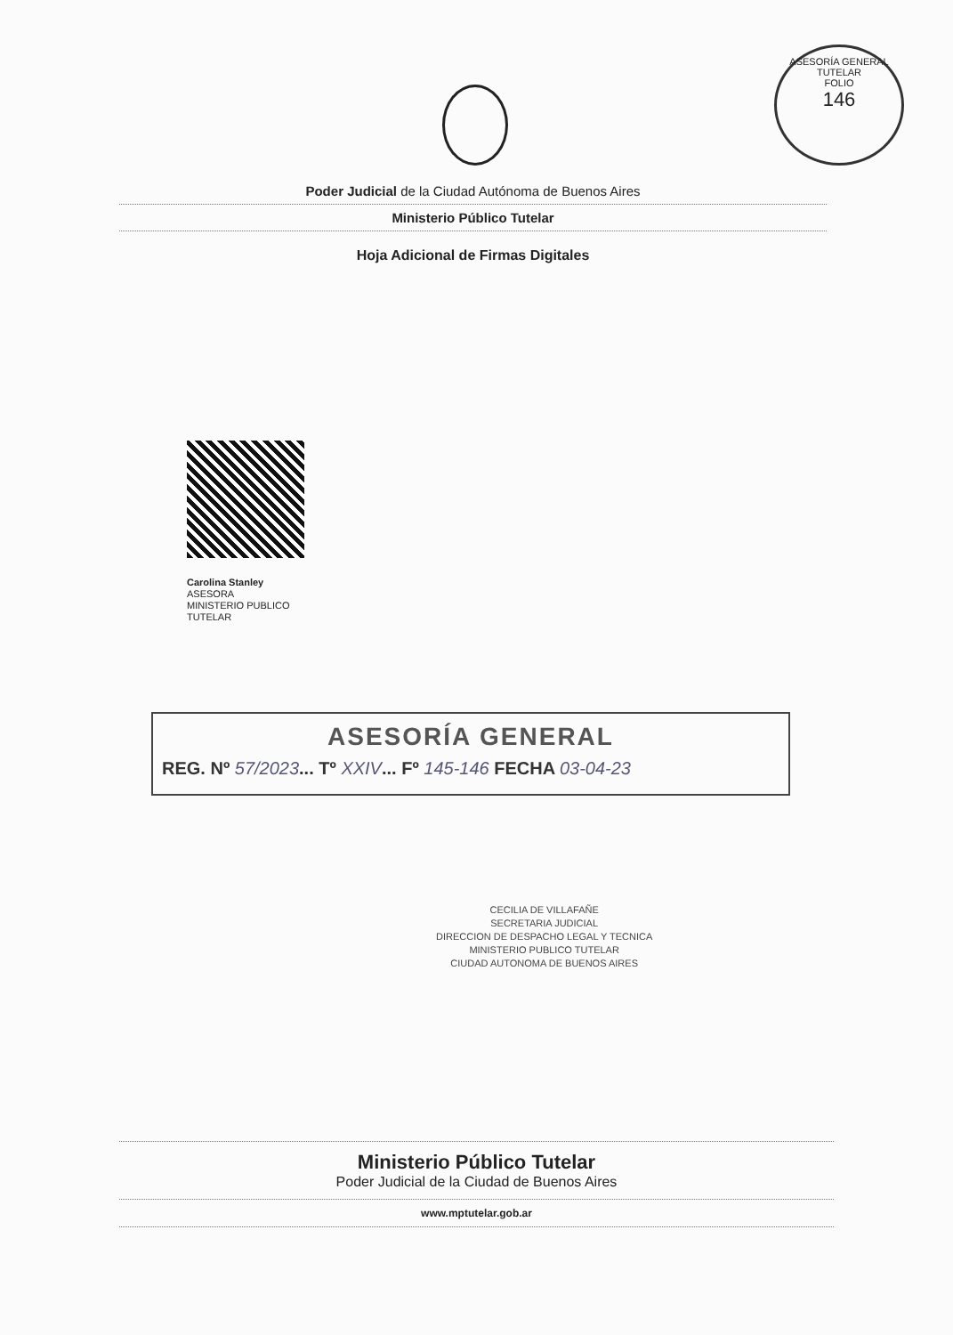ASESORÍA GENERAL TUTELAR
FOLIO
146
Poder Judicial de la Ciudad Autónoma de Buenos Aires
Ministerio Público Tutelar
Hoja Adicional de Firmas Digitales
Carolina Stanley
ASESORA
MINISTERIO PUBLICO
TUTELAR
ASESORÍA GENERAL
REG. Nº 57/2023... Tº XXIV... Fº 145-146 FECHA 03-04-23
CECILIA DE VILLAFAÑE
SECRETARIA JUDICIAL
DIRECCION DE DESPACHO LEGAL Y TECNICA
MINISTERIO PUBLICO TUTELAR
CIUDAD AUTONOMA DE BUENOS AIRES
Ministerio Público Tutelar
Poder Judicial de la Ciudad de Buenos Aires
www.mptutelar.gob.ar